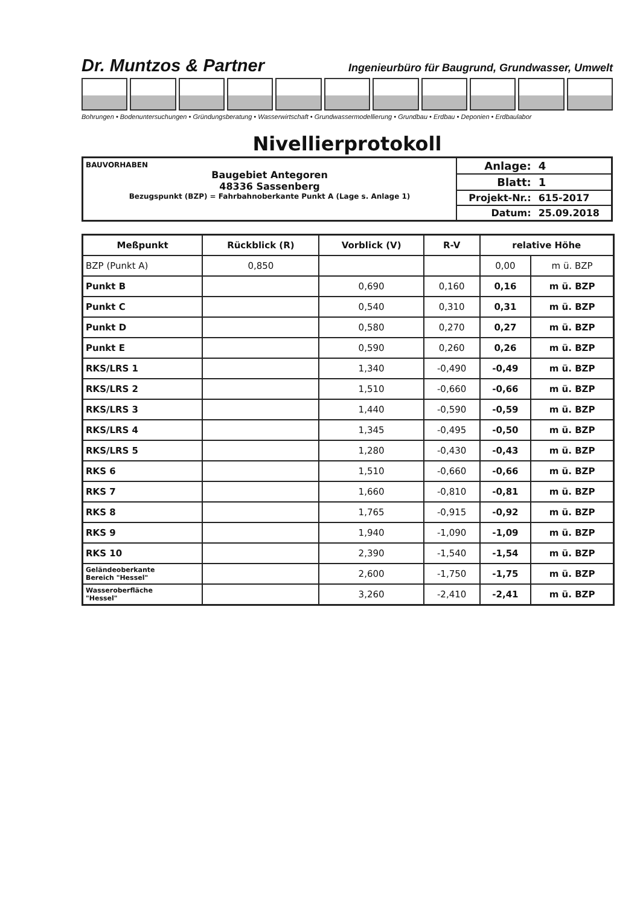Dr. Muntzos & Partner Ingenieurbüro für Baugrund, Grundwasser, Umwelt
Bohrungen • Bodenuntersuchungen • Gründungsberatung • Wasserwirtschaft • Grundwassermodellierung • Grundbau • Erdbau • Deponien • Erdbaulabor
Nivellierprotokoll
BAUVORHABEN
Baugebiet Antegoren
48336 Sassenberg
Bezugspunkt (BZP) = Fahrbahnoberkante Punkt A (Lage s. Anlage 1)
| Anlage: | 4 |
| Blatt: | 1 |
| Projekt-Nr.: | 615-2017 |
| Datum: | 25.09.2018 |
| Meßpunkt | Rückblick (R) | Vorblick (V) | R-V | relative Höhe | |
| --- | --- | --- | --- | --- | --- |
| BZP (Punkt A) | 0,850 | | | 0,00 | m ü. BZP |
| Punkt B | | 0,690 | 0,160 | 0,16 | m ü. BZP |
| Punkt C | | 0,540 | 0,310 | 0,31 | m ü. BZP |
| Punkt D | | 0,580 | 0,270 | 0,27 | m ü. BZP |
| Punkt E | | 0,590 | 0,260 | 0,26 | m ü. BZP |
| RKS/LRS 1 | | 1,340 | -0,490 | -0,49 | m ü. BZP |
| RKS/LRS 2 | | 1,510 | -0,660 | -0,66 | m ü. BZP |
| RKS/LRS 3 | | 1,440 | -0,590 | -0,59 | m ü. BZP |
| RKS/LRS 4 | | 1,345 | -0,495 | -0,50 | m ü. BZP |
| RKS/LRS 5 | | 1,280 | -0,430 | -0,43 | m ü. BZP |
| RKS 6 | | 1,510 | -0,660 | -0,66 | m ü. BZP |
| RKS 7 | | 1,660 | -0,810 | -0,81 | m ü. BZP |
| RKS 8 | | 1,765 | -0,915 | -0,92 | m ü. BZP |
| RKS 9 | | 1,940 | -1,090 | -1,09 | m ü. BZP |
| RKS 10 | | 2,390 | -1,540 | -1,54 | m ü. BZP |
| Geländeoberkante Bereich "Hessel" | | 2,600 | -1,750 | -1,75 | m ü. BZP |
| Wasseroberfläche "Hessel" | | 3,260 | -2,410 | -2,41 | m ü. BZP |